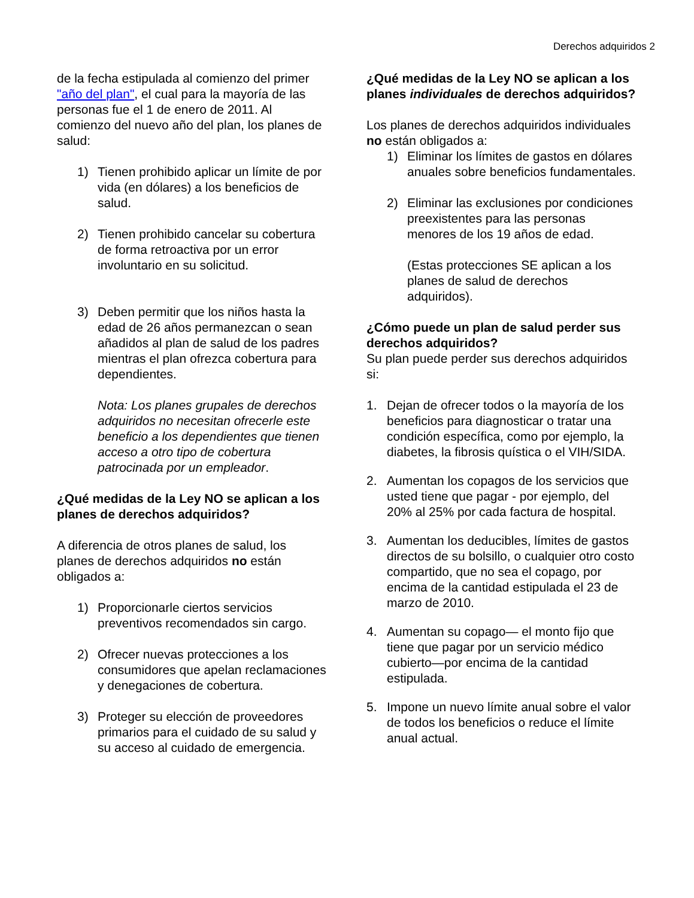Derechos adquiridos 2
de la fecha estipulada al comienzo del primer "año del plan", el cual para la mayoría de las personas fue el 1 de enero de 2011. Al comienzo del nuevo año del plan, los planes de salud:
1) Tienen prohibido aplicar un límite de por vida (en dólares) a los beneficios de salud.
2) Tienen prohibido cancelar su cobertura de forma retroactiva por un error involuntario en su solicitud.
3) Deben permitir que los niños hasta la edad de 26 años permanezcan o sean añadidos al plan de salud de los padres mientras el plan ofrezca cobertura para dependientes.
Nota: Los planes grupales de derechos adquiridos no necesitan ofrecerle este beneficio a los dependientes que tienen acceso a otro tipo de cobertura patrocinada por un empleador.
¿Qué medidas de la Ley NO se aplican a los planes de derechos adquiridos?
A diferencia de otros planes de salud, los planes de derechos adquiridos no están obligados a:
1) Proporcionarle ciertos servicios preventivos recomendados sin cargo.
2) Ofrecer nuevas protecciones a los consumidores que apelan reclamaciones y denegaciones de cobertura.
3) Proteger su elección de proveedores primarios para el cuidado de su salud y su acceso al cuidado de emergencia.
¿Qué medidas de la Ley NO se aplican a los planes individuales de derechos adquiridos?
Los planes de derechos adquiridos individuales no están obligados a:
1) Eliminar los límites de gastos en dólares anuales sobre beneficios fundamentales.
2) Eliminar las exclusiones por condiciones preexistentes para las personas menores de los 19 años de edad.
(Estas protecciones SE aplican a los planes de salud de derechos adquiridos).
¿Cómo puede un plan de salud perder sus derechos adquiridos?
Su plan puede perder sus derechos adquiridos si:
1. Dejan de ofrecer todos o la mayoría de los beneficios para diagnosticar o tratar una condición específica, como por ejemplo, la diabetes, la fibrosis quística o el VIH/SIDA.
2. Aumentan los copagos de los servicios que usted tiene que pagar - por ejemplo, del 20% al 25% por cada factura de hospital.
3. Aumentan los deducibles, límites de gastos directos de su bolsillo, o cualquier otro costo compartido, que no sea el copago, por encima de la cantidad estipulada el 23 de marzo de 2010.
4. Aumentan su copago— el monto fijo que tiene que pagar por un servicio médico cubierto—por encima de la cantidad estipulada.
5. Impone un nuevo límite anual sobre el valor de todos los beneficios o reduce el límite anual actual.